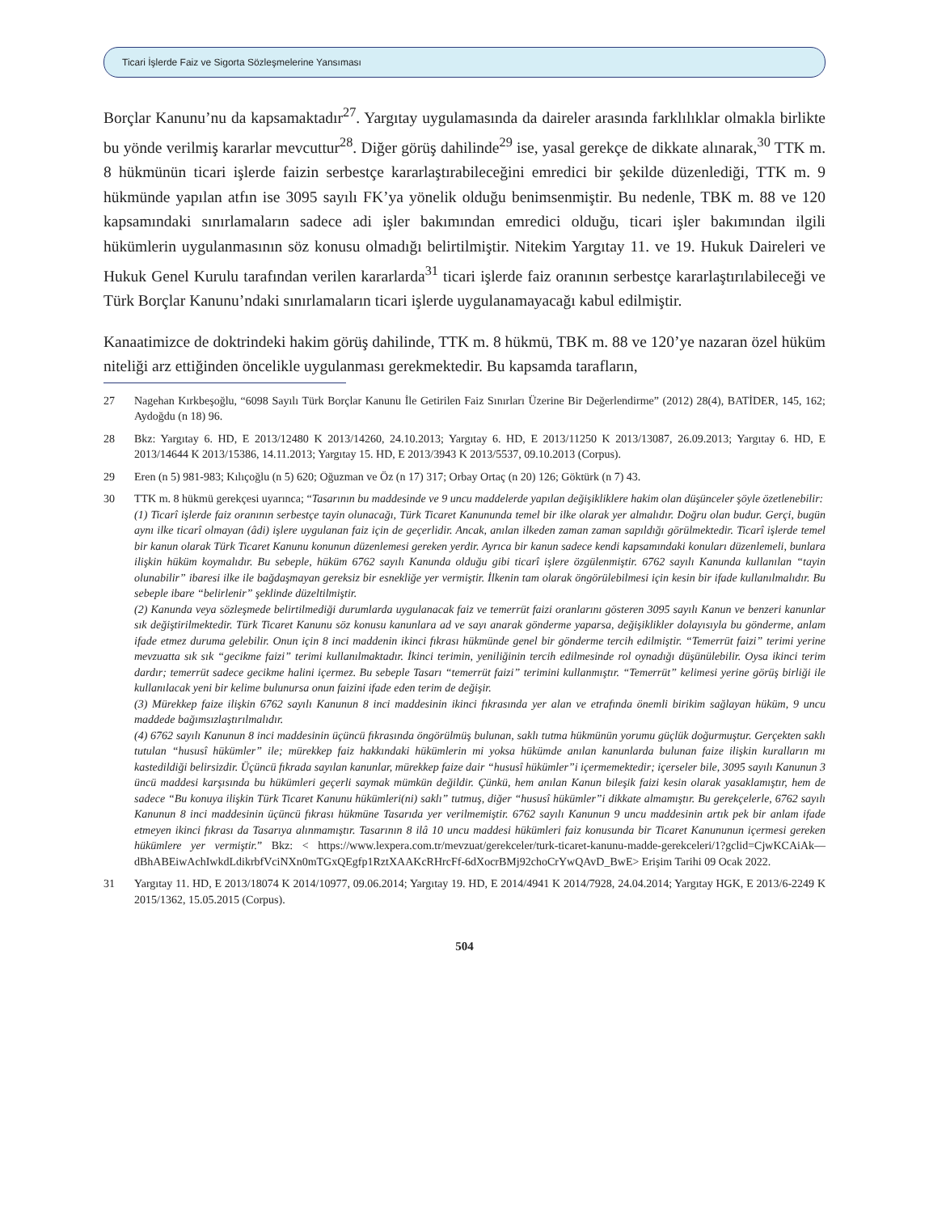Ticari İşlerde Faiz ve Sigorta Sözleşmelerine Yansıması
Borçlar Kanunu’nu da kapsamaktadır<sup>27</sup>. Yargıtay uygulamasında da daireler arasında farklılıklar olmakla birlikte bu yönde verilmiş kararlar mevcuttur<sup>28</sup>. Diğer görüş dahilinde<sup>29</sup> ise, yasal gerekçe de dikkate alınarak,<sup>30</sup> TTK m. 8 hükmünün ticari işlerde faizin serbestçe kararlaştırabileceğini emredici bir şekilde düzenlediği, TTK m. 9 hükmünde yapılan atfın ise 3095 sayılı FK’ya yönelik olduğu benimsenmiştir. Bu nedenle, TBK m. 88 ve 120 kapsamındaki sınırlamaların sadece adi işler bakımından emredici olduğu, ticari işler bakımından ilgili hükümlerin uygulanmasının söz konusu olmadığı belirtilmiştir. Nitekim Yargıtay 11. ve 19. Hukuk Daireleri ve Hukuk Genel Kurulu tarafından verilen kararlarda<sup>31</sup> ticari işlerde faiz oranının serbestçe kararlaştırılabileceği ve Türk Borçlar Kanunu’ndaki sınırlamaların ticari işlerde uygulanamayacağı kabul edilmiştir.
Kanaatimizce de doktrindeki hakim görüş dahilinde, TTK m. 8 hükmü, TBK m. 88 ve 120’ye nazaran özel hüküm niteliği arz ettiğinden öncelikle uygulanması gerekmektedir. Bu kapsamda tarafların,
27 Nagehan Kırkbeşoğlu, “6098 Sayılı Türk Borçlar Kanunu İle Getirilen Faiz Sınırları Üzerine Bir Değerlendirme” (2012) 28(4), BATİDER, 145, 162; Aydoğdu (n 18) 96.
28 Bkz: Yargıtay 6. HD, E 2013/12480 K 2013/14260, 24.10.2013; Yargıtay 6. HD, E 2013/11250 K 2013/13087, 26.09.2013; Yargıtay 6. HD, E 2013/14644 K 2013/15386, 14.11.2013; Yargıtay 15. HD, E 2013/3943 K 2013/5537, 09.10.2013 (Corpus).
29 Eren (n 5) 981-983; Kılıçoğlu (n 5) 620; Oğuzman ve Öz (n 17) 317; Orbay Ortaç (n 20) 126; Göktürk (n 7) 43.
30 TTK m. 8 hükmü gerekçesi uyarınca; “Tasarının bu maddesinde ve 9 uncu maddelerde yapılan değişikliklere hakim olan düşünceler şöyle özetlenebilir:
(1) Ticarî işlerde faiz oranının serbestçe tayin olunacağı, Türk Ticaret Kanununda temel bir ilke olarak yer almalıdır. Doğru olan budur. Gerçi, bugün aynı ilke ticarî olmayan (âdi) işlere uygulanan faiz için de geçerlidir. Ancak, anılan ilkeden zaman zaman sapıldığı görülmektedir. Ticarî işlerde temel bir kanun olarak Türk Ticaret Kanunu konunun düzenlemesi gereken yerdir. Ayrıca bir kanun sadece kendi kapsamındaki konuları düzenlemeli, bunlara ilişkin hüküm koymalıdır. Bu sebeple, hüküm 6762 sayılı Kanunda olduğu gibi ticarî işlere özgülenmiştir. 6762 sayılı Kanunda kullanılan “tayin olunabilir” ibaresi ilke ile bağdaşmayan gereksiz bir esnekliğe yer vermiştir. İlkenin tam olarak öngörülebilmesi için kesin bir ifade kullanılmalıdır. Bu sebeple ibare “belirlenir” şeklinde düzeltilmiştir.
(2) Kanunda veya sözleşmede belirtilmediği durumlarda uygulanacak faiz ve temerrüt faizi oranlarını gösteren 3095 sayılı Kanun ve benzeri kanunlar sık değiştirilmektedir. Türk Ticaret Kanunu söz konusu kanunlara ad ve sayı anarak gönderme yaparsa, değişiklikler dolayısıyla bu gönderme, anlam ifade etmez duruma gelebilir. Onun için 8 inci maddenin ikinci fıkrası hükmünde genel bir gönderme tercih edilmiştir. “Temerrüt faizi” terimi yerine mevzuatta sık sık “gecikme faizi” terimi kullanılmaktadır. İkinci terimin, yeniliğinin tercih edilmesinde rol oynadığı düşünülebilir. Oysa ikinci terim dardır; temerrüt sadece gecikme halini içermez. Bu sebeple Tasarı “temerrüt faizi” terimini kullanmıştır. “Temerrüt” kelimesi yerine görüş birliği ile kullanılacak yeni bir kelime bulunursa onun faizini ifade eden terim de değişir.
(3) Mürekkep faize ilişkin 6762 sayılı Kanunun 8 inci maddesinin ikinci fıkrasında yer alan ve etrafında önemli birikim sağlayan hüküm, 9 uncu maddede bağımsızlaştırılmalıdır.
(4) 6762 sayılı Kanunun 8 inci maddesinin üçüncü fıkrasında öngörülmüş bulunan, saklı tutma hükmünün yorumu güçlük doğurmuştur. Gerçekten saklı tutulan “hususî hükümler” ile; mürekkep faiz hakkındaki hükümlerin mi yoksa hükümde anılan kanunlarda bulunan faize ilişkin kuralların mı kastedildiği belirsizdir. Üçüncü fıkrada sayılan kanunlar, mürekkep faize dair “hususî hükümler”i içermemektedir; içerseler bile, 3095 sayılı Kanunun 3 üncü maddesi karşısında bu hükümleri geçerli saymak mümkün değildir. Çünkü, hem anılan Kanun bileşik faizi kesin olarak yasaklamıştır, hem de sadece “Bu konuya ilişkin Türk Ticaret Kanunu hükümleri(ni) saklı” tutmuş, diğer “hususî hükümler”i dikkate almamıştır. Bu gerekçelerle, 6762 sayılı Kanunun 8 inci maddesinin üçüncü fıkrası hükmüne Tasarıda yer verilmemiştir. 6762 sayılı Kanunun 9 uncu maddesinin artık pek bir anlam ifade etmeyen ikinci fıkrası da Tasarıya alınmamıştır. Tasarının 8 ilâ 10 uncu maddesi hükümleri faiz konusunda bir Ticaret Kanununun içermesi gereken hükümlere yer vermiştir.” Bkz: < https://www.lexpera.com.tr/mevzuat/gerekceler/turk-ticaret-kanunu-madde-gerekceleri/1?gclid=CjwKCAiAk—dBhABEiwAchIwkdLdikrbfVciNXn0mTGxQEgfp1RztXAAKcRHrcFf-6dXocrBMj92choCrYwQAvD_BwE> Erişim Tarihi 09 Ocak 2022.
31 Yargıtay 11. HD, E 2013/18074 K 2014/10977, 09.06.2014; Yargıtay 19. HD, E 2014/4941 K 2014/7928, 24.04.2014; Yargıtay HGK, E 2013/6-2249 K 2015/1362, 15.05.2015 (Corpus).
504